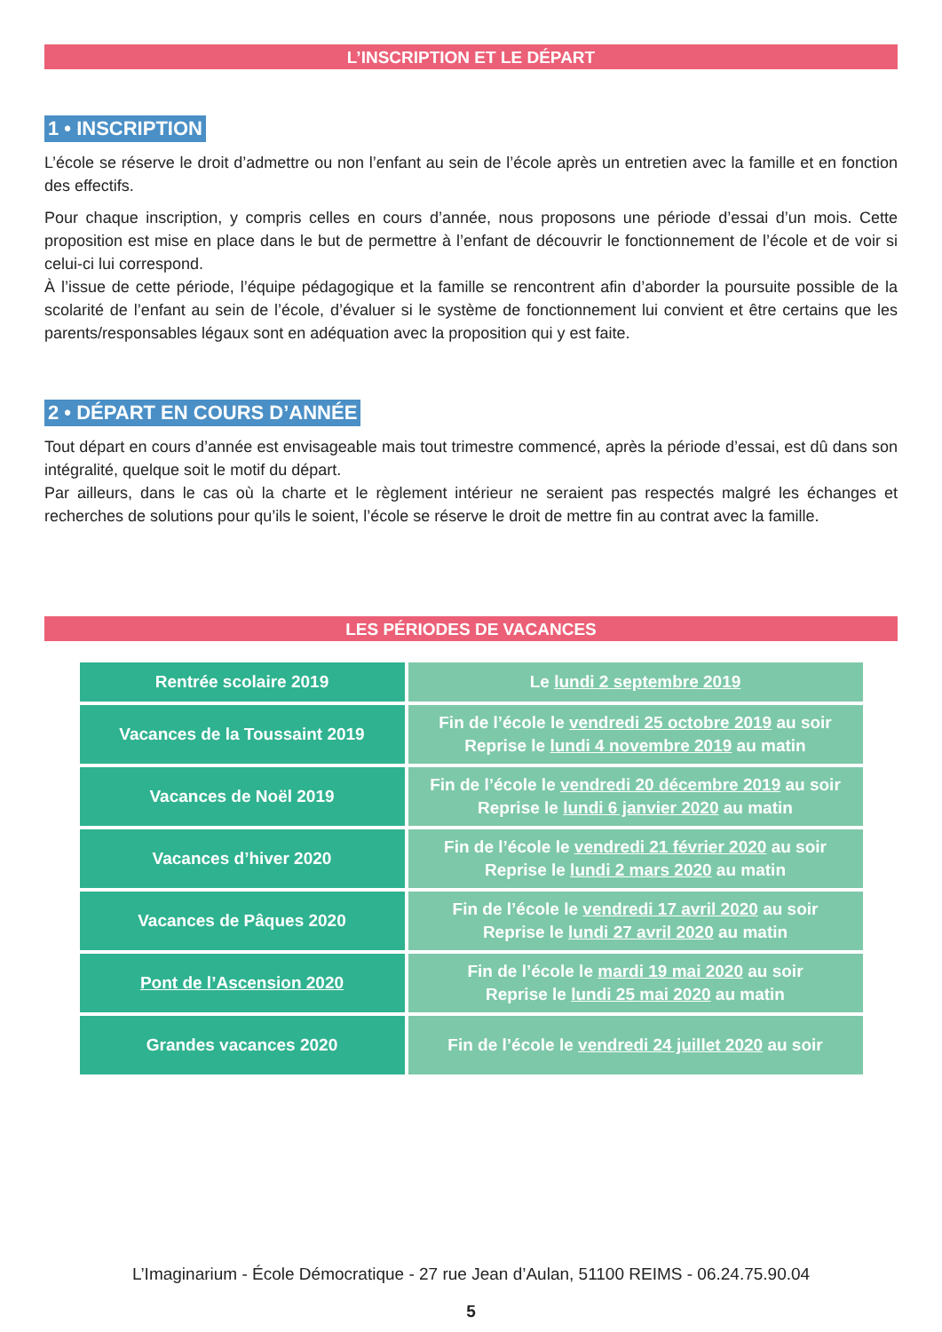L’INSCRIPTION ET LE DÉPART
1 • INSCRIPTION
L’école se réserve le droit d’admettre ou non l’enfant au sein de l’école après un entretien avec la famille et en fonction des effectifs.
Pour chaque inscription, y compris celles en cours d’année, nous proposons une période d’essai d’un mois. Cette proposition est mise en place dans le but de permettre à l’enfant de découvrir le fonctionnement de l’école et de voir si celui-ci lui correspond.
À l’issue de cette période, l’équipe pédagogique et la famille se rencontrent afin d’aborder la poursuite possible de la scolarité de l’enfant au sein de l’école, d’évaluer si le système de fonctionnement lui convient et être certains que les parents/responsables légaux sont en adéquation avec la proposition qui y est faite.
2 • DÉPART EN COURS D’ANNÉE
Tout départ en cours d’année est envisageable mais tout trimestre commencé, après la période d’essai, est dû dans son intégralité, quelque soit le motif du départ.
Par ailleurs, dans le cas où la charte et le règlement intérieur ne seraient pas respectés malgré les échanges et recherches de solutions pour qu’ils le soient, l’école se réserve le droit de mettre fin au contrat avec la famille.
LES PÉRIODES DE VACANCES
| Rentrée scolaire 2019 | Le lundi 2 septembre 2019 |
| Vacances de la Toussaint 2019 | Fin de l’école le vendredi 25 octobre 2019 au soir Reprise le lundi 4 novembre 2019 au matin |
| Vacances de Noël 2019 | Fin de l’école le vendredi 20 décembre 2019 au soir Reprise le lundi 6 janvier 2020 au matin |
| Vacances d’hiver 2020 | Fin de l’école le vendredi 21 février 2020 au soir Reprise le lundi 2 mars 2020 au matin |
| Vacances de Pâques 2020 | Fin de l’école le vendredi 17 avril 2020 au soir Reprise le lundi 27 avril 2020 au matin |
| Pont de l’Ascension 2020 | Fin de l’école le mardi 19 mai 2020 au soir Reprise le lundi 25 mai 2020 au matin |
| Grandes vacances 2020 | Fin de l’école le vendredi 24 juillet 2020 au soir |
L’Imaginarium - École Démocratique - 27 rue Jean d’Aulan, 51100 REIMS - 06.24.75.90.04
5